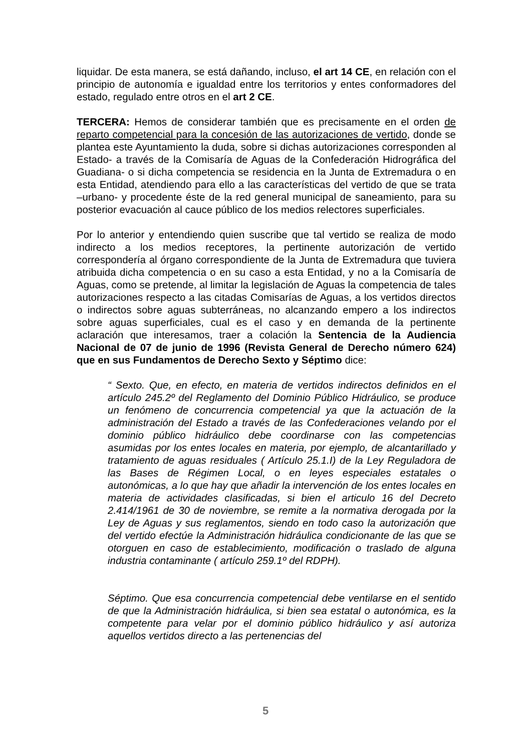liquidar. De esta manera, se está dañando, incluso, el art 14 CE, en relación con el principio de autonomía e igualdad entre los territorios y entes conformadores del estado, regulado entre otros en el art 2 CE.
TERCERA: Hemos de considerar también que es precisamente en el orden de reparto competencial para la concesión de las autorizaciones de vertido, donde se plantea este Ayuntamiento la duda, sobre si dichas autorizaciones corresponden al Estado- a través de la Comisaría de Aguas de la Confederación Hidrográfica del Guadiana- o si dicha competencia se residencia en la Junta de Extremadura o en esta Entidad, atendiendo para ello a las características del vertido de que se trata –urbano- y procedente éste de la red general municipal de saneamiento, para su posterior evacuación al cauce público de los medios relectores superficiales.
Por lo anterior y entendiendo quien suscribe que tal vertido se realiza de modo indirecto a los medios receptores, la pertinente autorización de vertido correspondería al órgano correspondiente de la Junta de Extremadura que tuviera atribuida dicha competencia o en su caso a esta Entidad, y no a la Comisaría de Aguas, como se pretende, al limitar la legislación de Aguas la competencia de tales autorizaciones respecto a las citadas Comisarías de Aguas, a los vertidos directos o indirectos sobre aguas subterráneas, no alcanzando empero a los indirectos sobre aguas superficiales, cual es el caso y en demanda de la pertinente aclaración que interesamos, traer a colación la Sentencia de la Audiencia Nacional de 07 de junio de 1996 (Revista General de Derecho número 624) que en sus Fundamentos de Derecho Sexto y Séptimo dice:
“ Sexto. Que, en efecto, en materia de vertidos indirectos definidos en el artículo 245.2º del Reglamento del Dominio Público Hidráulico, se produce un fenómeno de concurrencia competencial ya que la actuación de la administración del Estado a través de las Confederaciones velando por el dominio público hidráulico debe coordinarse con las competencias asumidas por los entes locales en materia, por ejemplo, de alcantarillado y tratamiento de aguas residuales ( Artículo 25.1.I) de la Ley Reguladora de las Bases de Régimen Local, o en leyes especiales estatales o autonómicas, a lo que hay que añadir la intervención de los entes locales en materia de actividades clasificadas, si bien el articulo 16 del Decreto 2.414/1961 de 30 de noviembre, se remite a la normativa derogada por la Ley de Aguas y sus reglamentos, siendo en todo caso la autorización que del vertido efectúe la Administración hidráulica condicionante de las que se otorguen en caso de establecimiento, modificación o traslado de alguna industria contaminante ( artículo 259.1º del RDPH).
Séptimo. Que esa concurrencia competencial debe ventilarse en el sentido de que la Administración hidráulica, si bien sea estatal o autonómica, es la competente para velar por el dominio público hidráulico y así autoriza aquellos vertidos directo a las pertenencias del
5